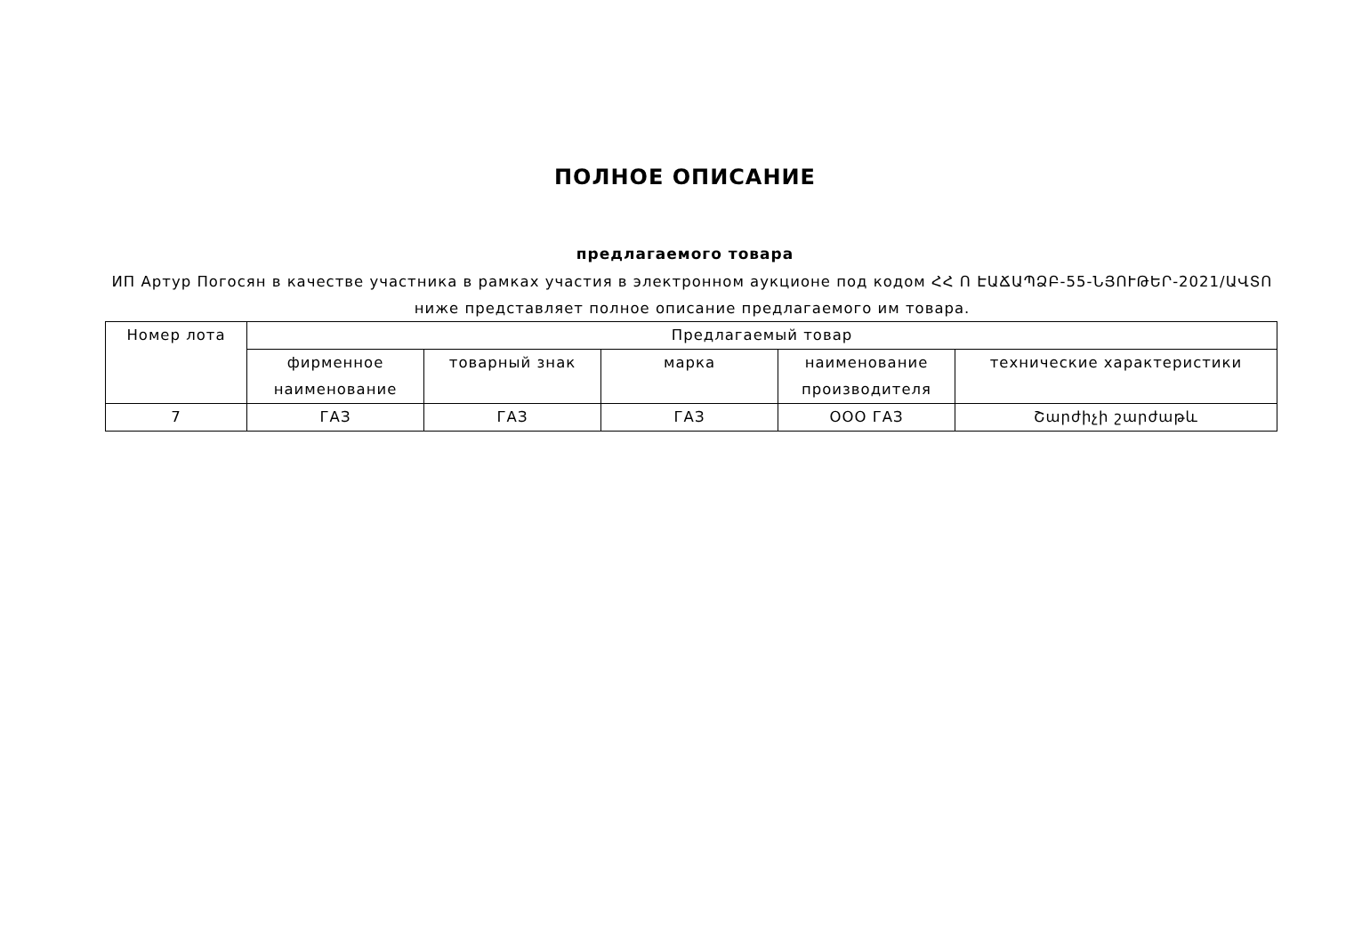ПОЛНОЕ ОПИСАНИЕ
предлагаемого товара
ИП Артур Погосян в качестве участника в рамках участия в электронном аукционе под кодом ՀՀ Ո ԷԱՃԱՊՁԲ-55-ՆՅՈՒԹԵՐ-2021/ԱՎՏՈ ниже представляет полное описание предлагаемого им товара.
| Номер лота | Предлагаемый товар | | | | |
| --- | --- | --- | --- | --- | --- |
| | фирменное наименование | товарный знак | марка | наименование производителя | технические характеристики |
| 7 | ГАЗ | ГАЗ | ГАЗ | ООО ГАЗ | Շարժիչի շարժաթև |